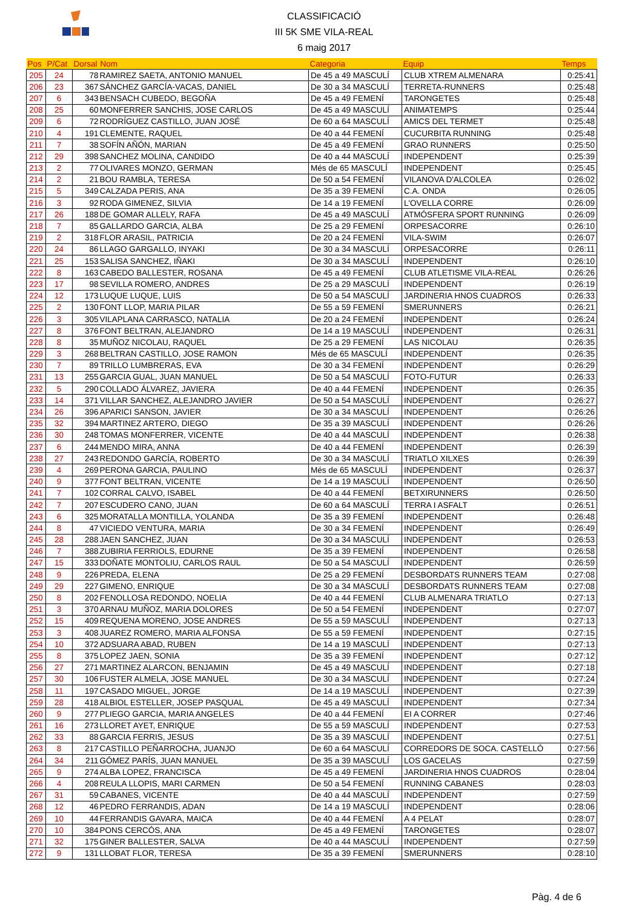CLASSIFICACIÓ
III 5K SME VILA-REAL
6 maig 2017
| Pos | P/Cat | Dorsal | Nom | Categoria | Equip | Temps |
| --- | --- | --- | --- | --- | --- | --- |
| 205 | 24 | 78 | RAMIREZ SAETA, ANTONIO MANUEL | De 45 a 49 MASCULÍ | CLUB XTREM ALMENARA | 0:25:41 |
| 206 | 23 | 367 | SÁNCHEZ GARCÍA-VACAS, DANIEL | De 30 a 34 MASCULÍ | TERRETA-RUNNERS | 0:25:48 |
| 207 | 6 | 343 | BENSACH CUBEDO, BEGOÑA | De 45 a 49 FEMENÍ | TARONGETES | 0:25:48 |
| 208 | 25 | 60 | MONFERRER SANCHIS, JOSE CARLOS | De 45 a 49 MASCULÍ | ANIMATEMPS | 0:25:44 |
| 209 | 6 | 72 | RODRÍGUEZ CASTILLO, JUAN JOSÉ | De 60 a 64 MASCULÍ | AMICS DEL TERMET | 0:25:48 |
| 210 | 4 | 191 | CLEMENTE, RAQUEL | De 40 a 44 FEMENÍ | CUCURBITA RUNNING | 0:25:48 |
| 211 | 7 | 38 | SOFÍN AÑÓN, MARIAN | De 45 a 49 FEMENÍ | GRAO RUNNERS | 0:25:50 |
| 212 | 29 | 398 | SANCHEZ MOLINA, CANDIDO | De 40 a 44 MASCULÍ | INDEPENDENT | 0:25:39 |
| 213 | 2 | 77 | OLIVARES MONZO, GERMAN | Més de 65 MASCULÍ | INDEPENDENT | 0:25:45 |
| 214 | 2 | 21 | BOU RAMBLA, TERESA | De 50 a 54 FEMENÍ | VILANOVA D'ALCOLEA | 0:26:02 |
| 215 | 5 | 349 | CALZADA PERIS, ANA | De 35 a 39 FEMENÍ | C.A. ONDA | 0:26:05 |
| 216 | 3 | 92 | RODA GIMENEZ, SILVIA | De 14 a 19 FEMENÍ | L'OVELLA CORRE | 0:26:09 |
| 217 | 26 | 188 | DE GOMAR ALLELY, RAFA | De 45 a 49 MASCULÍ | ATMÓSFERA SPORT RUNNING | 0:26:09 |
| 218 | 7 | 85 | GALLARDO GARCIA, ALBA | De 25 a 29 FEMENÍ | ORPESACORRE | 0:26:10 |
| 219 | 2 | 318 | FLOR ARASIL, PATRICIA | De 20 a 24 FEMENÍ | VILA-SWIM | 0:26:07 |
| 220 | 24 | 86 | LLAGO GARGALLO, INYAKI | De 30 a 34 MASCULÍ | ORPESACORRE | 0:26:11 |
| 221 | 25 | 153 | SALISA SANCHEZ, IÑAKI | De 30 a 34 MASCULÍ | INDEPENDENT | 0:26:10 |
| 222 | 8 | 163 | CABEDO BALLESTER, ROSANA | De 45 a 49 FEMENÍ | CLUB ATLETISME VILA-REAL | 0:26:26 |
| 223 | 17 | 98 | SEVILLA ROMERO, ANDRES | De 25 a 29 MASCULÍ | INDEPENDENT | 0:26:19 |
| 224 | 12 | 173 | LUQUE LUQUE, LUIS | De 50 a 54 MASCULÍ | JARDINERIA HNOS CUADROS | 0:26:33 |
| 225 | 2 | 130 | FONT LLOP, MARIA PILAR | De 55 a 59 FEMENÍ | SMERUNNERS | 0:26:21 |
| 226 | 3 | 305 | VILAPLANA CARRASCO, NATALIA | De 20 a 24 FEMENÍ | INDEPENDENT | 0:26:24 |
| 227 | 8 | 376 | FONT BELTRAN, ALEJANDRO | De 14 a 19 MASCULÍ | INDEPENDENT | 0:26:31 |
| 228 | 8 | 35 | MUÑOZ NICOLAU, RAQUEL | De 25 a 29 FEMENÍ | LAS NICOLAU | 0:26:35 |
| 229 | 3 | 268 | BELTRAN CASTILLO, JOSE RAMON | Més de 65 MASCULÍ | INDEPENDENT | 0:26:35 |
| 230 | 7 | 89 | TRILLO LUMBRERAS, EVA | De 30 a 34 FEMENÍ | INDEPENDENT | 0:26:29 |
| 231 | 13 | 255 | GARCIA GUAL, JUAN MANUEL | De 50 a 54 MASCULÍ | FOTO-FUTUR | 0:26:33 |
| 232 | 5 | 290 | COLLADO ÁLVAREZ, JAVIERA | De 40 a 44 FEMENÍ | INDEPENDENT | 0:26:35 |
| 233 | 14 | 371 | VILLAR SANCHEZ, ALEJANDRO JAVIER | De 50 a 54 MASCULÍ | INDEPENDENT | 0:26:27 |
| 234 | 26 | 396 | APARICI SANSON, JAVIER | De 30 a 34 MASCULÍ | INDEPENDENT | 0:26:26 |
| 235 | 32 | 394 | MARTINEZ ARTERO, DIEGO | De 35 a 39 MASCULÍ | INDEPENDENT | 0:26:26 |
| 236 | 30 | 248 | TOMAS MONFERRER, VICENTE | De 40 a 44 MASCULÍ | INDEPENDENT | 0:26:38 |
| 237 | 6 | 244 | MENDO MIRA, ANNA | De 40 a 44 FEMENÍ | INDEPENDENT | 0:26:39 |
| 238 | 27 | 243 | REDONDO GARCÍA, ROBERTO | De 30 a 34 MASCULÍ | TRIATLO XILXES | 0:26:39 |
| 239 | 4 | 269 | PERONA GARCIA, PAULINO | Més de 65 MASCULÍ | INDEPENDENT | 0:26:37 |
| 240 | 9 | 377 | FONT BELTRAN, VICENTE | De 14 a 19 MASCULÍ | INDEPENDENT | 0:26:50 |
| 241 | 7 | 102 | CORRAL CALVO, ISABEL | De 40 a 44 FEMENÍ | BETXIRUNNERS | 0:26:50 |
| 242 | 7 | 207 | ESCUDERO CANO, JUAN | De 60 a 64 MASCULÍ | TERRA I ASFALT | 0:26:51 |
| 243 | 6 | 325 | MORATALLA MONTILLA, YOLANDA | De 35 a 39 FEMENÍ | INDEPENDENT | 0:26:48 |
| 244 | 8 | 47 | VICIEDO VENTURA, MARIA | De 30 a 34 FEMENÍ | INDEPENDENT | 0:26:49 |
| 245 | 28 | 288 | JAEN SANCHEZ, JUAN | De 30 a 34 MASCULÍ | INDEPENDENT | 0:26:53 |
| 246 | 7 | 388 | ZUBIRIA FERRIOLS, EDURNE | De 35 a 39 FEMENÍ | INDEPENDENT | 0:26:58 |
| 247 | 15 | 333 | DOÑATE MONTOLIU, CARLOS RAUL | De 50 a 54 MASCULÍ | INDEPENDENT | 0:26:59 |
| 248 | 9 | 226 | PREDA, ELENA | De 25 a 29 FEMENÍ | DESBORDATS RUNNERS TEAM | 0:27:08 |
| 249 | 29 | 227 | GIMENO, ENRIQUE | De 30 a 34 MASCULÍ | DESBORDATS RUNNERS TEAM | 0:27:08 |
| 250 | 8 | 202 | FENOLLOSA REDONDO, NOELIA | De 40 a 44 FEMENÍ | CLUB ALMENARA TRIATLO | 0:27:13 |
| 251 | 3 | 370 | ARNAU MUÑOZ, MARIA DOLORES | De 50 a 54 FEMENÍ | INDEPENDENT | 0:27:07 |
| 252 | 15 | 409 | REQUENA MORENO, JOSE ANDRES | De 55 a 59 MASCULÍ | INDEPENDENT | 0:27:13 |
| 253 | 3 | 408 | JUAREZ ROMERO, MARIA ALFONSA | De 55 a 59 FEMENÍ | INDEPENDENT | 0:27:15 |
| 254 | 10 | 372 | ADSUARA ABAD, RUBEN | De 14 a 19 MASCULÍ | INDEPENDENT | 0:27:13 |
| 255 | 8 | 375 | LOPEZ JAEN, SONIA | De 35 a 39 FEMENÍ | INDEPENDENT | 0:27:12 |
| 256 | 27 | 271 | MARTINEZ ALARCON, BENJAMIN | De 45 a 49 MASCULÍ | INDEPENDENT | 0:27:18 |
| 257 | 30 | 106 | FUSTER ALMELA, JOSE MANUEL | De 30 a 34 MASCULÍ | INDEPENDENT | 0:27:24 |
| 258 | 11 | 197 | CASADO MIGUEL, JORGE | De 14 a 19 MASCULÍ | INDEPENDENT | 0:27:39 |
| 259 | 28 | 418 | ALBIOL ESTELLER, JOSEP PASQUAL | De 45 a 49 MASCULÍ | INDEPENDENT | 0:27:34 |
| 260 | 9 | 277 | PLIEGO GARCIA, MARIA ANGELES | De 40 a 44 FEMENÍ | EI A CORRER | 0:27:46 |
| 261 | 16 | 273 | LLORET AYET, ENRIQUE | De 55 a 59 MASCULÍ | INDEPENDENT | 0:27:53 |
| 262 | 33 | 88 | GARCIA FERRIS, JESUS | De 35 a 39 MASCULÍ | INDEPENDENT | 0:27:51 |
| 263 | 8 | 217 | CASTILLO PEÑARROCHA, JUANJO | De 60 a 64 MASCULÍ | CORREDORS DE SOCA. CASTELLÓ | 0:27:56 |
| 264 | 34 | 211 | GÓMEZ PARÍS, JUAN MANUEL | De 35 a 39 MASCULÍ | LOS GACELAS | 0:27:59 |
| 265 | 9 | 274 | ALBA LOPEZ, FRANCISCA | De 45 a 49 FEMENÍ | JARDINERIA HNOS CUADROS | 0:28:04 |
| 266 | 4 | 208 | REULA LLOPIS, MARI CARMEN | De 50 a 54 FEMENÍ | RUNNING CABANES | 0:28:03 |
| 267 | 31 | 59 | CABANES, VICENTE | De 40 a 44 MASCULÍ | INDEPENDENT | 0:27:59 |
| 268 | 12 | 46 | PEDRO FERRANDIS, ADAN | De 14 a 19 MASCULÍ | INDEPENDENT | 0:28:06 |
| 269 | 10 | 44 | FERRANDIS GAVARA, MAICA | De 40 a 44 FEMENÍ | A 4 PELAT | 0:28:07 |
| 270 | 10 | 384 | PONS CERCÓS, ANA | De 45 a 49 FEMENÍ | TARONGETES | 0:28:07 |
| 271 | 32 | 175 | GINER BALLESTER, SALVA | De 40 a 44 MASCULÍ | INDEPENDENT | 0:27:59 |
| 272 | 9 | 131 | LLOBAT FLOR, TERESA | De 35 a 39 FEMENÍ | SMERUNNERS | 0:28:10 |
Pàg. 4 de 6